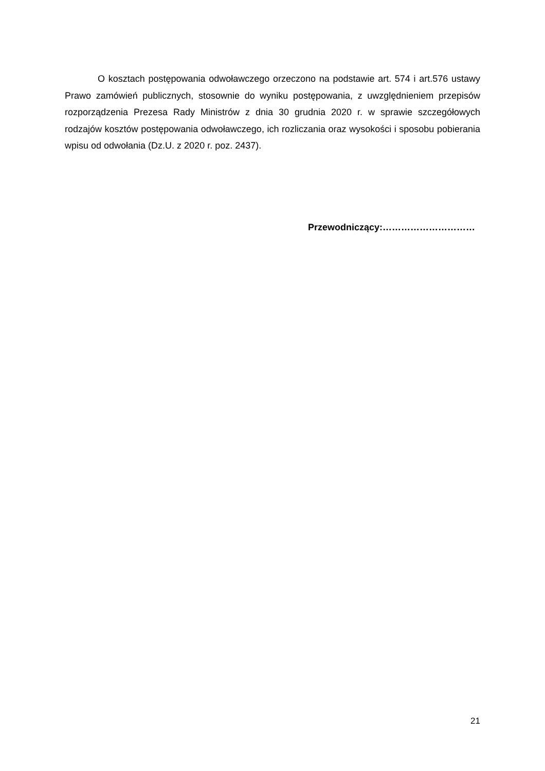O kosztach postępowania odwoławczego orzeczono na podstawie art. 574 i art.576 ustawy Prawo zamówień publicznych, stosownie do wyniku postępowania, z uwzględnieniem przepisów rozporządzenia Prezesa Rady Ministrów z dnia 30 grudnia 2020 r. w sprawie szczegółowych rodzajów kosztów postępowania odwoławczego, ich rozliczania oraz wysokości i sposobu pobierania wpisu od odwołania (Dz.U. z 2020 r. poz. 2437).
Przewodniczący:…………………………
21